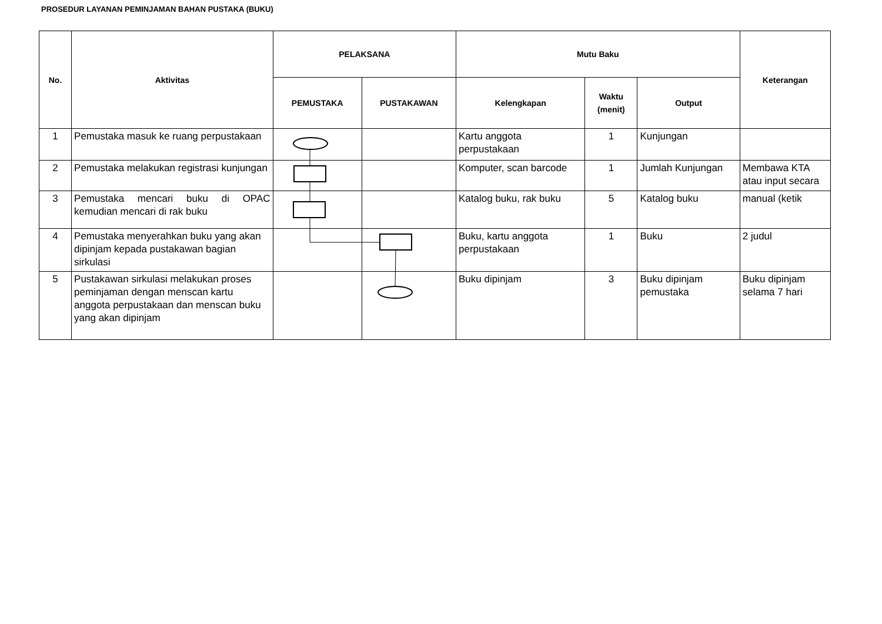PROSEDUR LAYANAN PEMINJAMAN BAHAN PUSTAKA (BUKU)
| No. | Aktivitas | PELAKSANA | | Mutu Baku | | | Keterangan |
| --- | --- | --- | --- | --- | --- | --- | --- |
| | | PEMUSTAKA | PUSTAKAWAN | Kelengkapan | Waktu (menit) | Output | |
| 1 | Pemustaka masuk ke ruang perpustakaan | | | Kartu anggota perpustakaan | 1 | Kunjungan | |
| 2 | Pemustaka melakukan registrasi kunjungan | | | Komputer, scan barcode | 1 | Jumlah Kunjungan | Membawa KTA atau input secara |
| 3 | Pemustaka mencari buku di OPAC kemudian mencari di rak buku | | | Katalog buku, rak buku | 5 | Katalog buku | manual (ketik |
| 4 | Pemustaka menyerahkan buku yang akan dipinjam kepada pustakawan bagian sirkulasi | | | Buku, kartu anggota perpustakaan | 1 | Buku | 2 judul |
| 5 | Pustakawan sirkulasi melakukan proses peminjaman dengan menscan kartu anggota perpustakaan dan menscan buku yang akan dipinjam | | | Buku dipinjam | 3 | Buku dipinjam pemustaka | Buku dipinjam selama 7 hari |